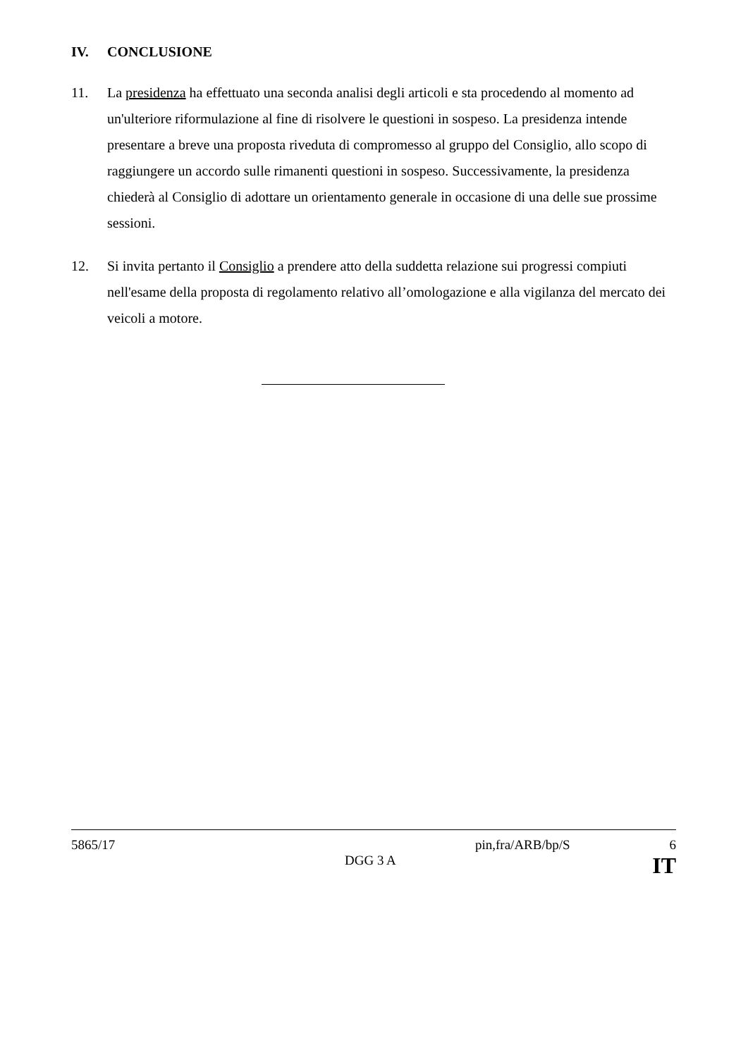IV. CONCLUSIONE
11. La presidenza ha effettuato una seconda analisi degli articoli e sta procedendo al momento ad un'ulteriore riformulazione al fine di risolvere le questioni in sospeso. La presidenza intende presentare a breve una proposta riveduta di compromesso al gruppo del Consiglio, allo scopo di raggiungere un accordo sulle rimanenti questioni in sospeso. Successivamente, la presidenza chiederà al Consiglio di adottare un orientamento generale in occasione di una delle sue prossime sessioni.
12. Si invita pertanto il Consiglio a prendere atto della suddetta relazione sui progressi compiuti nell'esame della proposta di regolamento relativo all’omologazione e alla vigilanza del mercato dei veicoli a motore.
5865/17 pin,fra/ARB/bp/S 6
DGG 3 A IT